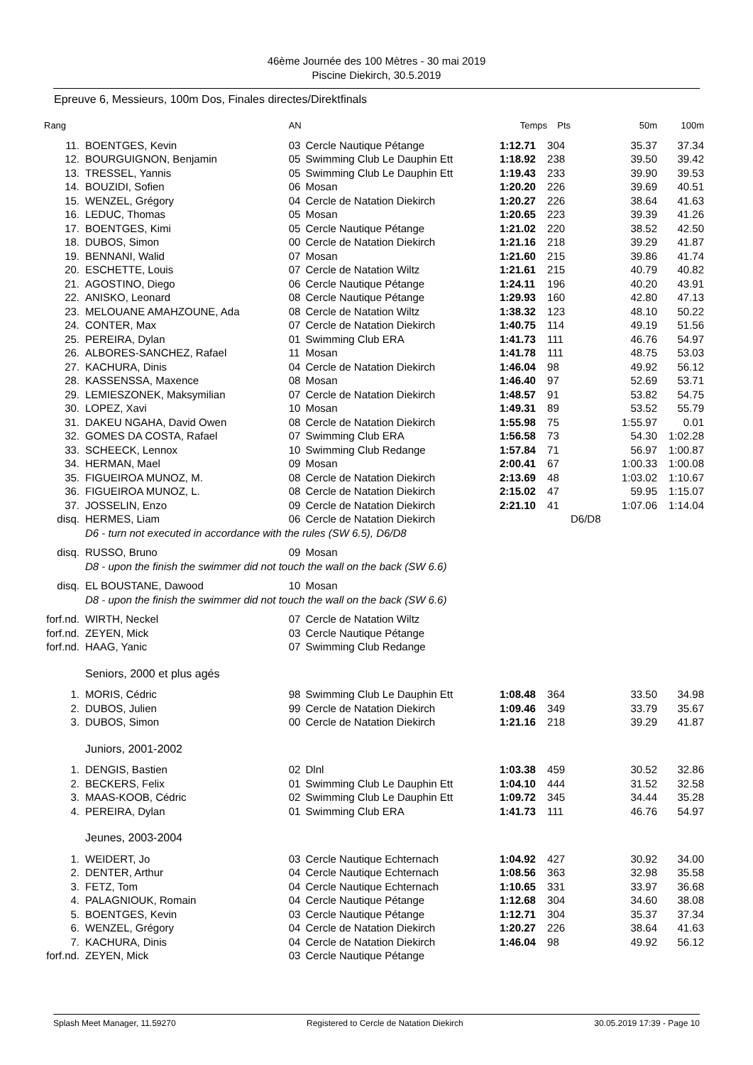46ème Journée des 100 Mètres - 30 mai 2019
Piscine Diekirch, 30.5.2019
Epreuve 6, Messieurs, 100m Dos, Finales directes/Direktfinals
| Rang | | AN | | Temps | Pts | | 50m | 100m |
| --- | --- | --- | --- | --- | --- | --- | --- | --- |
| 11. | BOENTGES, Kevin | 03 | Cercle Nautique Pétange | 1:12.71 | 304 | | 35.37 | 37.34 |
| 12. | BOURGUIGNON, Benjamin | 05 | Swimming Club Le Dauphin Ett | 1:18.92 | 238 | | 39.50 | 39.42 |
| 13. | TRESSEL, Yannis | 05 | Swimming Club Le Dauphin Ett | 1:19.43 | 233 | | 39.90 | 39.53 |
| 14. | BOUZIDI, Sofien | 06 | Mosan | 1:20.20 | 226 | | 39.69 | 40.51 |
| 15. | WENZEL, Grégory | 04 | Cercle de Natation Diekirch | 1:20.27 | 226 | | 38.64 | 41.63 |
| 16. | LEDUC, Thomas | 05 | Mosan | 1:20.65 | 223 | | 39.39 | 41.26 |
| 17. | BOENTGES, Kimi | 05 | Cercle Nautique Pétange | 1:21.02 | 220 | | 38.52 | 42.50 |
| 18. | DUBOS, Simon | 00 | Cercle de Natation Diekirch | 1:21.16 | 218 | | 39.29 | 41.87 |
| 19. | BENNANI, Walid | 07 | Mosan | 1:21.60 | 215 | | 39.86 | 41.74 |
| 20. | ESCHETTE, Louis | 07 | Cercle de Natation Wiltz | 1:21.61 | 215 | | 40.79 | 40.82 |
| 21. | AGOSTINO, Diego | 06 | Cercle Nautique Pétange | 1:24.11 | 196 | | 40.20 | 43.91 |
| 22. | ANISKO, Leonard | 08 | Cercle Nautique Pétange | 1:29.93 | 160 | | 42.80 | 47.13 |
| 23. | MELOUANE AMAHZOUNE, Ada | 08 | Cercle de Natation Wiltz | 1:38.32 | 123 | | 48.10 | 50.22 |
| 24. | CONTER, Max | 07 | Cercle de Natation Diekirch | 1:40.75 | 114 | | 49.19 | 51.56 |
| 25. | PEREIRA, Dylan | 01 | Swimming Club ERA | 1:41.73 | 111 | | 46.76 | 54.97 |
| 26. | ALBORES-SANCHEZ, Rafael | 11 | Mosan | 1:41.78 | 111 | | 48.75 | 53.03 |
| 27. | KACHURA, Dinis | 04 | Cercle de Natation Diekirch | 1:46.04 | 98 | | 49.92 | 56.12 |
| 28. | KASSENSSA, Maxence | 08 | Mosan | 1:46.40 | 97 | | 52.69 | 53.71 |
| 29. | LEMIESZONEK, Maksymilian | 07 | Cercle de Natation Diekirch | 1:48.57 | 91 | | 53.82 | 54.75 |
| 30. | LOPEZ, Xavi | 10 | Mosan | 1:49.31 | 89 | | 53.52 | 55.79 |
| 31. | DAKEU NGAHA, David Owen | 08 | Cercle de Natation Diekirch | 1:55.98 | 75 | | 1:55.97 | 0.01 |
| 32. | GOMES DA COSTA, Rafael | 07 | Swimming Club ERA | 1:56.58 | 73 | | 54.30 | 1:02.28 |
| 33. | SCHEECK, Lennox | 10 | Swimming Club Redange | 1:57.84 | 71 | | 56.97 | 1:00.87 |
| 34. | HERMAN, Mael | 09 | Mosan | 2:00.41 | 67 | | 1:00.33 | 1:00.08 |
| 35. | FIGUEIROA MUNOZ, M. | 08 | Cercle de Natation Diekirch | 2:13.69 | 48 | | 1:03.02 | 1:10.67 |
| 36. | FIGUEIROA MUNOZ, L. | 08 | Cercle de Natation Diekirch | 2:15.02 | 47 | | 59.95 | 1:15.07 |
| 37. | JOSSELIN, Enzo | 09 | Cercle de Natation Diekirch | 2:21.10 | 41 | | 1:07.06 | 1:14.04 |
| disq. | HERMES, Liam | 06 | Cercle de Natation Diekirch | | | D6/D8 | | |
| | D6 - turn not executed in accordance with the rules (SW 6.5), D6/D8 | | | | | | | |
| disq. | RUSSO, Bruno | 09 | Mosan | | | | | |
| | D8 - upon the finish the swimmer did not touch the wall on the back (SW 6.6) | | | | | | | |
| disq. | EL BOUSTANE, Dawood | 10 | Mosan | | | | | |
| | D8 - upon the finish the swimmer did not touch the wall on the back (SW 6.6) | | | | | | | |
| forf.nd. | WIRTH, Neckel | 07 | Cercle de Natation Wiltz | | | | | |
| forf.nd. | ZEYEN, Mick | 03 | Cercle Nautique Pétange | | | | | |
| forf.nd. | HAAG, Yanic | 07 | Swimming Club Redange | | | | | |
| | Seniors, 2000 et plus agés | | | | | | | |
| 1. | MORIS, Cédric | 98 | Swimming Club Le Dauphin Ett | 1:08.48 | 364 | | 33.50 | 34.98 |
| 2. | DUBOS, Julien | 99 | Cercle de Natation Diekirch | 1:09.46 | 349 | | 33.79 | 35.67 |
| 3. | DUBOS, Simon | 00 | Cercle de Natation Diekirch | 1:21.16 | 218 | | 39.29 | 41.87 |
| | Juniors, 2001-2002 | | | | | | | |
| 1. | DENGIS, Bastien | 02 | Dlnl | 1:03.38 | 459 | | 30.52 | 32.86 |
| 2. | BECKERS, Felix | 01 | Swimming Club Le Dauphin Ett | 1:04.10 | 444 | | 31.52 | 32.58 |
| 3. | MAAS-KOOB, Cédric | 02 | Swimming Club Le Dauphin Ett | 1:09.72 | 345 | | 34.44 | 35.28 |
| 4. | PEREIRA, Dylan | 01 | Swimming Club ERA | 1:41.73 | 111 | | 46.76 | 54.97 |
| | Jeunes, 2003-2004 | | | | | | | |
| 1. | WEIDERT, Jo | 03 | Cercle Nautique Echternach | 1:04.92 | 427 | | 30.92 | 34.00 |
| 2. | DENTER, Arthur | 04 | Cercle Nautique Echternach | 1:08.56 | 363 | | 32.98 | 35.58 |
| 3. | FETZ, Tom | 04 | Cercle Nautique Echternach | 1:10.65 | 331 | | 33.97 | 36.68 |
| 4. | PALAGNIOUK, Romain | 04 | Cercle Nautique Pétange | 1:12.68 | 304 | | 34.60 | 38.08 |
| 5. | BOENTGES, Kevin | 03 | Cercle Nautique Pétange | 1:12.71 | 304 | | 35.37 | 37.34 |
| 6. | WENZEL, Grégory | 04 | Cercle de Natation Diekirch | 1:20.27 | 226 | | 38.64 | 41.63 |
| 7. | KACHURA, Dinis | 04 | Cercle de Natation Diekirch | 1:46.04 | 98 | | 49.92 | 56.12 |
| forf.nd. | ZEYEN, Mick | 03 | Cercle Nautique Pétange | | | | | |
Splash Meet Manager, 11.59270 Registered to Cercle de Natation Diekirch 30.05.2019 17:39 - Page 10